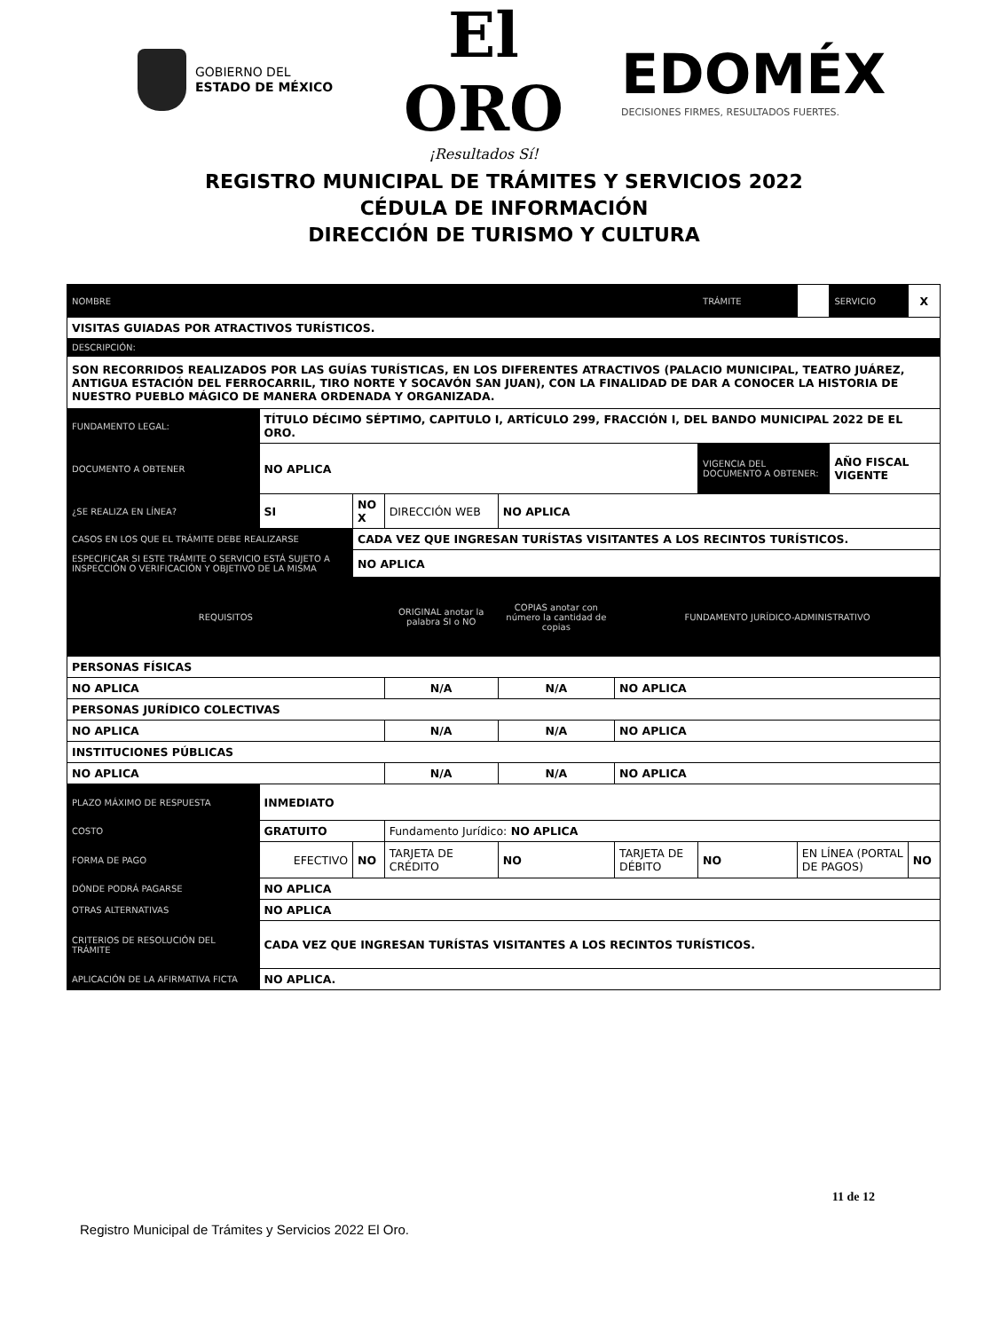GOBIERNO DEL
ESTADO DE MÉXICO
El ORO
¡Resultados Sí!
EDOMÉX
DECISIONES FIRMES, RESULTADOS FUERTES.
REGISTRO MUNICIPAL DE TRÁMITES Y SERVICIOS 2022
CÉDULA DE INFORMACIÓN
DIRECCIÓN DE TURISMO Y CULTURA
| NOMBRE | | | | | | | | TRÁMITE | | SERVICIO | X |
| VISITAS GUIADAS POR ATRACTIVOS TURÍSTICOS. | | | | | | | | | | | |
| DESCRIPCIÓN: | | | | | | | | | | | |
| SON RECORRIDOS REALIZADOS POR LAS GUÍAS TURÍSTICAS, EN LOS DIFERENTES ATRACTIVOS (PALACIO MUNICIPAL, TEATRO JUÁREZ, ANTIGUA ESTACIÓN DEL FERROCARRIL, TIRO NORTE Y SOCAVÓN SAN JUAN), CON LA FINALIDAD DE DAR A CONOCER LA HISTORIA DE NUESTRO PUEBLO MÁGICO DE MANERA ORDENADA Y ORGANIZADA. | | | | | | | | | | | |
| FUNDAMENTO LEGAL: | | TÍTULO DÉCIMO SÉPTIMO, CAPITULO I, ARTÍCULO 299, FRACCIÓN I, DEL BANDO MUNICIPAL 2022 DE EL ORO. | | | | | | | | | |
| DOCUMENTO A OBTENER | | NO APLICA | | | | | | VIGENCIA DEL DOCUMENTO A OBTENER: | | AÑO FISCAL VIGENTE | |
| ¿SE REALIZA EN LÍNEA? | | SI | NO X | DIRECCIÓN WEB | | NO APLICA | | | | | |
| CASOS EN LOS QUE EL TRÁMITE DEBE REALIZARSE | | | CADA VEZ QUE INGRESAN TURÍSTAS VISITANTES A LOS RECINTOS TURÍSTICOS. | | | | | | | | |
| ESPECIFICAR SI ESTE TRÁMITE O SERVICIO ESTÁ SUJETO A INSPECCIÓN O VERIFICACIÓN Y OBJETIVO DE LA MISMA | | | NO APLICA | | | | | | | | |
| REQUISITOS | | | | | ORIGINAL anotar la palabra SI o NO | COPIAS anotar con número la cantidad de copias | FUNDAMENTO JURÍDICO-ADMINISTRATIVO | | | | |
| PERSONAS FÍSICAS | | | | | | | | | | | |
| NO APLICA | | | | | N/A | N/A | NO APLICA | | | | |
| PERSONAS JURÍDICO COLECTIVAS | | | | | | | | | | | |
| NO APLICA | | | | | N/A | N/A | NO APLICA | | | | |
| INSTITUCIONES PÚBLICAS | | | | | | | | | | | |
| NO APLICA | | | | | N/A | N/A | NO APLICA | | | | |
| PLAZO MÁXIMO DE RESPUESTA | INMEDIATO | | | | | | | | | | |
| COSTO | GRATUITO | | | | Fundamento Jurídico: NO APLICA | | | | | | |
| FORMA DE PAGO | EFECTIVO | | NO | TARJETA DE CRÉDITO | | NO | TARJETA DE DÉBITO | NO | EN LÍNEA (PORTAL DE PAGOS) | | NO |
| DÓNDE PODRÁ PAGARSE | NO APLICA | | | | | | | | | | |
| OTRAS ALTERNATIVAS | NO APLICA | | | | | | | | | | |
| CRITERIOS DE RESOLUCIÓN DEL TRÁMITE | CADA VEZ QUE INGRESAN TURÍSTAS VISITANTES A LOS RECINTOS TURÍSTICOS. | | | | | | | | | | |
| APLICACIÓN DE LA AFIRMATIVA FICTA | NO APLICA. | | | | | | | | | | |
11 de 12
Registro Municipal de Trámites y Servicios 2022 El Oro.